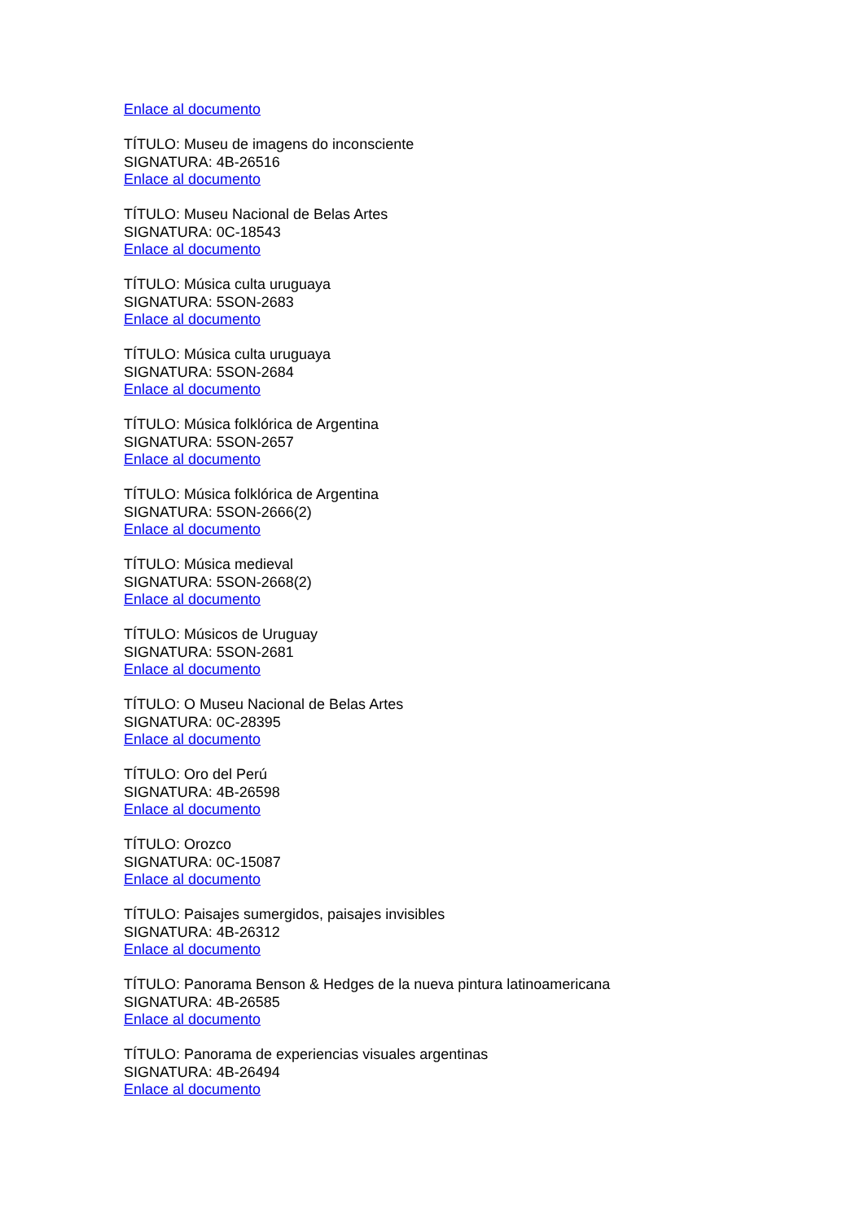Enlace al documento
TÍTULO: Museu de imagens do inconsciente
SIGNATURA: 4B-26516
Enlace al documento
TÍTULO: Museu Nacional de Belas Artes
SIGNATURA: 0C-18543
Enlace al documento
TÍTULO: Música culta uruguaya
SIGNATURA: 5SON-2683
Enlace al documento
TÍTULO: Música culta uruguaya
SIGNATURA: 5SON-2684
Enlace al documento
TÍTULO: Música folklórica de Argentina
SIGNATURA: 5SON-2657
Enlace al documento
TÍTULO: Música folklórica de Argentina
SIGNATURA: 5SON-2666(2)
Enlace al documento
TÍTULO: Música medieval
SIGNATURA: 5SON-2668(2)
Enlace al documento
TÍTULO: Músicos de Uruguay
SIGNATURA: 5SON-2681
Enlace al documento
TÍTULO: O Museu Nacional de Belas Artes
SIGNATURA: 0C-28395
Enlace al documento
TÍTULO: Oro del Perú
SIGNATURA: 4B-26598
Enlace al documento
TÍTULO: Orozco
SIGNATURA: 0C-15087
Enlace al documento
TÍTULO: Paisajes sumergidos, paisajes invisibles
SIGNATURA: 4B-26312
Enlace al documento
TÍTULO: Panorama Benson & Hedges de la nueva pintura latinoamericana
SIGNATURA: 4B-26585
Enlace al documento
TÍTULO: Panorama de experiencias visuales argentinas
SIGNATURA: 4B-26494
Enlace al documento